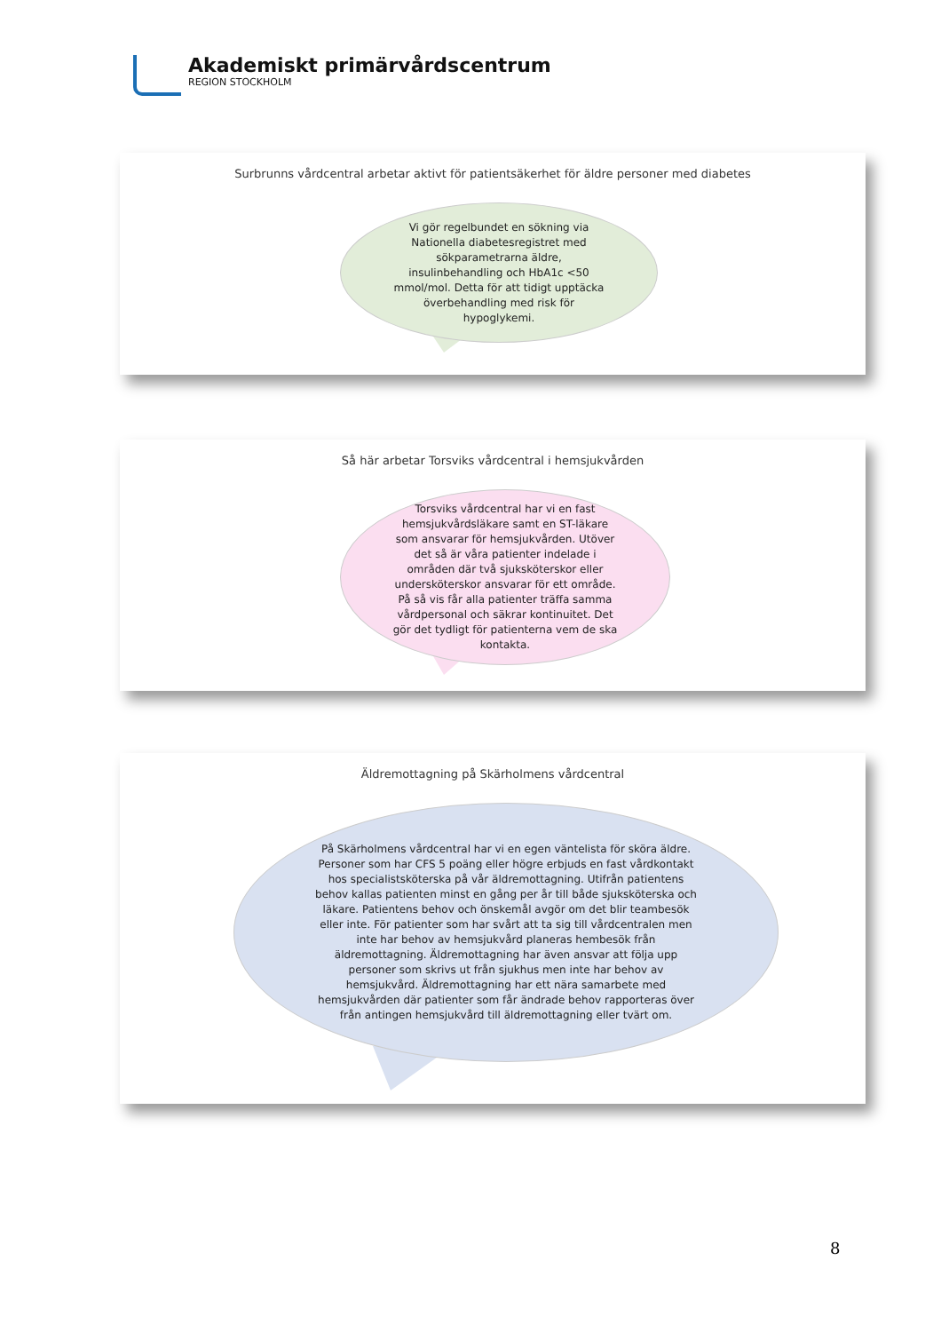Akademiskt primärvårdscentrum
REGION STOCKHOLM
Surbrunns vårdcentral arbetar aktivt för patientsäkerhet för äldre personer med diabetes
Vi gör regelbundet en sökning via Nationella diabetesregistret med sökparametrarna äldre, insulinbehandling och HbA1c <50 mmol/mol. Detta för att tidigt upptäcka överbehandling med risk för hypoglykemi.
Så här arbetar Torsviks vårdcentral i hemsjukvården
Torsviks vårdcentral har vi en fast hemsjukvårdsläkare samt en ST-läkare som ansvarar för hemsjukvården. Utöver det så är våra patienter indelade i områden där två sjuksköterskor eller undersköterskor ansvarar för ett område. På så vis får alla patienter träffa samma vårdpersonal och säkrar kontinuitet. Det gör det tydligt för patienterna vem de ska kontakta.
Äldremottagning på Skärholmens vårdcentral
På Skärholmens vårdcentral har vi en egen väntelista för sköra äldre. Personer som har CFS 5 poäng eller högre erbjuds en fast vårdkontakt hos specialistsköterska på vår äldremottagning. Utifrån patientens behov kallas patienten minst en gång per år till både sjuksköterska och läkare. Patientens behov och önskemål avgör om det blir teambesök eller inte. För patienter som har svårt att ta sig till vårdcentralen men inte har behov av hemsjukvård planeras hembesök från äldremottagning. Äldremottagning har även ansvar att följa upp personer som skrivs ut från sjukhus men inte har behov av hemsjukvård. Äldremottagning har ett nära samarbete med hemsjukvården där patienter som får ändrade behov rapporteras över från antingen hemsjukvård till äldremottagning eller tvärt om.
8